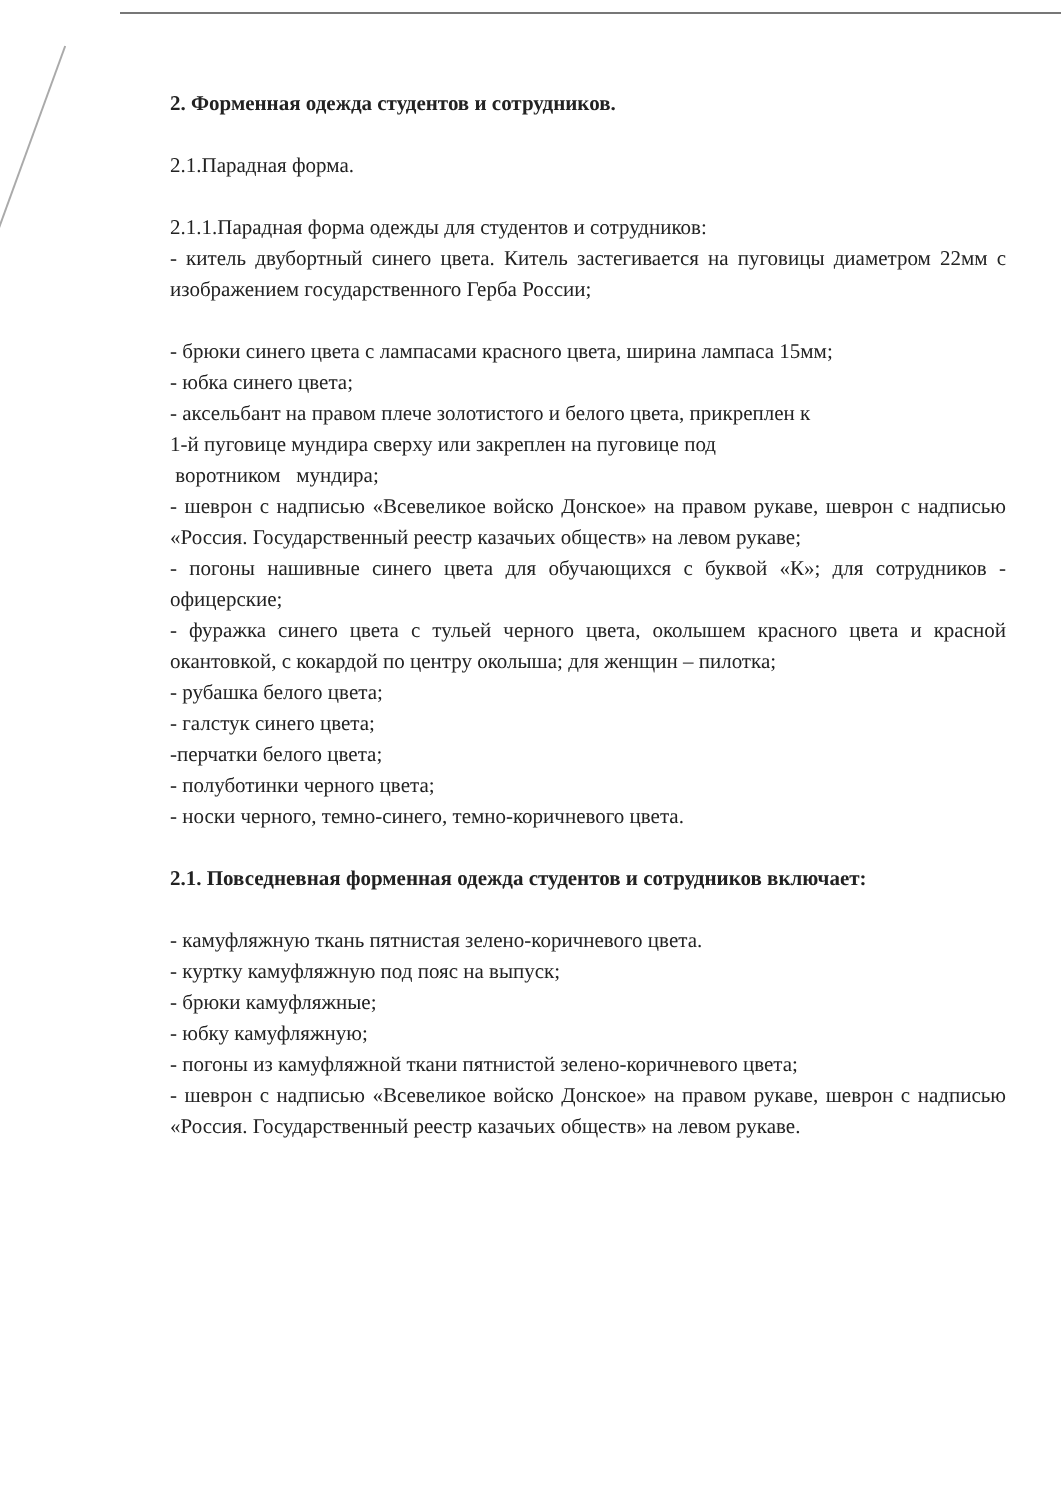2. Форменная одежда студентов и сотрудников.
2.1.Парадная форма.
2.1.1.Парадная форма одежды для студентов и сотрудников:
- китель двубортный синего цвета. Китель застегивается на пуговицы диаметром 22мм с изображением государственного Герба России;
- брюки синего цвета с лампасами красного цвета, ширина лампаса 15мм;
- юбка синего цвета;
- аксельбант на правом плече золотистого и белого цвета, прикреплен к
1-й пуговице мундира сверху или закреплен на пуговице под
воротником мундира;
- шеврон с надписью «Всевеликое войско Донское» на правом рукаве, шеврон с надписью «Россия. Государственный реестр казачьих обществ» на левом рукаве;
- погоны нашивные синего цвета для обучающихся с буквой «К»; для сотрудников - офицерские;
- фуражка синего цвета с тульей черного цвета, околышем красного цвета и красной окантовкой, с кокардой по центру околыша; для женщин – пилотка;
- рубашка белого цвета;
- галстук синего цвета;
-перчатки белого цвета;
- полуботинки черного цвета;
- носки черного, темно-синего, темно-коричневого цвета.
2.1. Повседневная форменная одежда студентов и сотрудников включает:
- камуфляжную ткань пятнистая зелено-коричневого цвета.
- куртку камуфляжную под пояс на выпуск;
- брюки камуфляжные;
- юбку камуфляжную;
- погоны из камуфляжной ткани пятнистой зелено-коричневого цвета;
- шеврон с надписью «Всевеликое войско Донское» на правом рукаве, шеврон с надписью «Россия. Государственный реестр казачьих обществ» на левом рукаве.